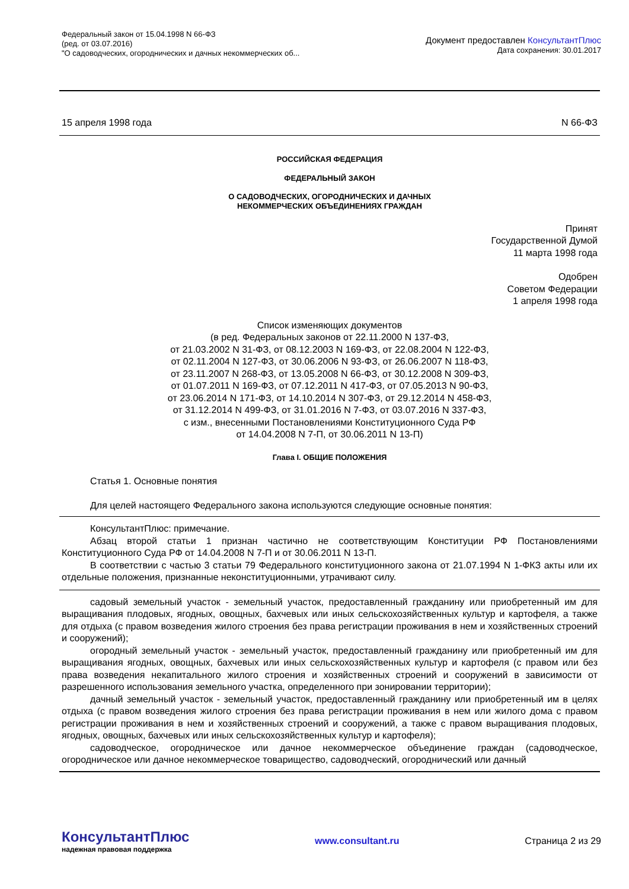Федеральный закон от 15.04.1998 N 66-ФЗ
(ред. от 03.07.2016)
"О садоводческих, огороднических и дачных некоммерческих об...
Документ предоставлен КонсультантПлюс
Дата сохранения: 30.01.2017
15 апреля 1998 года N 66-ФЗ
РОССИЙСКАЯ ФЕДЕРАЦИЯ
ФЕДЕРАЛЬНЫЙ ЗАКОН
О САДОВОДЧЕСКИХ, ОГОРОДНИЧЕСКИХ И ДАЧНЫХ
НЕКОММЕРЧЕСКИХ ОБЪЕДИНЕНИЯХ ГРАЖДАН
Принят
Государственной Думой
11 марта 1998 года
Одобрен
Советом Федерации
1 апреля 1998 года
Список изменяющих документов
(в ред. Федеральных законов от 22.11.2000 N 137-ФЗ,
от 21.03.2002 N 31-ФЗ, от 08.12.2003 N 169-ФЗ, от 22.08.2004 N 122-ФЗ,
от 02.11.2004 N 127-ФЗ, от 30.06.2006 N 93-ФЗ, от 26.06.2007 N 118-ФЗ,
от 23.11.2007 N 268-ФЗ, от 13.05.2008 N 66-ФЗ, от 30.12.2008 N 309-ФЗ,
от 01.07.2011 N 169-ФЗ, от 07.12.2011 N 417-ФЗ, от 07.05.2013 N 90-ФЗ,
от 23.06.2014 N 171-ФЗ, от 14.10.2014 N 307-ФЗ, от 29.12.2014 N 458-ФЗ,
от 31.12.2014 N 499-ФЗ, от 31.01.2016 N 7-ФЗ, от 03.07.2016 N 337-ФЗ,
с изм., внесенными Постановлениями Конституционного Суда РФ
от 14.04.2008 N 7-П, от 30.06.2011 N 13-П)
Глава I. ОБЩИЕ ПОЛОЖЕНИЯ
Статья 1. Основные понятия
Для целей настоящего Федерального закона используются следующие основные понятия:
КонсультантПлюс: примечание.
Абзац второй статьи 1 признан частично не соответствующим Конституции РФ Постановлениями Конституционного Суда РФ от 14.04.2008 N 7-П и от 30.06.2011 N 13-П.
В соответствии с частью 3 статьи 79 Федерального конституционного закона от 21.07.1994 N 1-ФКЗ акты или их отдельные положения, признанные неконституционными, утрачивают силу.
садовый земельный участок - земельный участок, предоставленный гражданину или приобретенный им для выращивания плодовых, ягодных, овощных, бахчевых или иных сельскохозяйственных культур и картофеля, а также для отдыха (с правом возведения жилого строения без права регистрации проживания в нем и хозяйственных строений и сооружений);
огородный земельный участок - земельный участок, предоставленный гражданину или приобретенный им для выращивания ягодных, овощных, бахчевых или иных сельскохозяйственных культур и картофеля (с правом или без права возведения некапитального жилого строения и хозяйственных строений и сооружений в зависимости от разрешенного использования земельного участка, определенного при зонировании территории);
дачный земельный участок - земельный участок, предоставленный гражданину или приобретенный им в целях отдыха (с правом возведения жилого строения без права регистрации проживания в нем или жилого дома с правом регистрации проживания в нем и хозяйственных строений и сооружений, а также с правом выращивания плодовых, ягодных, овощных, бахчевых или иных сельскохозяйственных культур и картофеля);
садоводческое, огородническое или дачное некоммерческое объединение граждан (садоводческое, огородническое или дачное некоммерческое товарищество, садоводческий, огороднический или дачный
КонсультантПлюс
надежная правовая поддержка
www.consultant.ru Страница 2 из 29